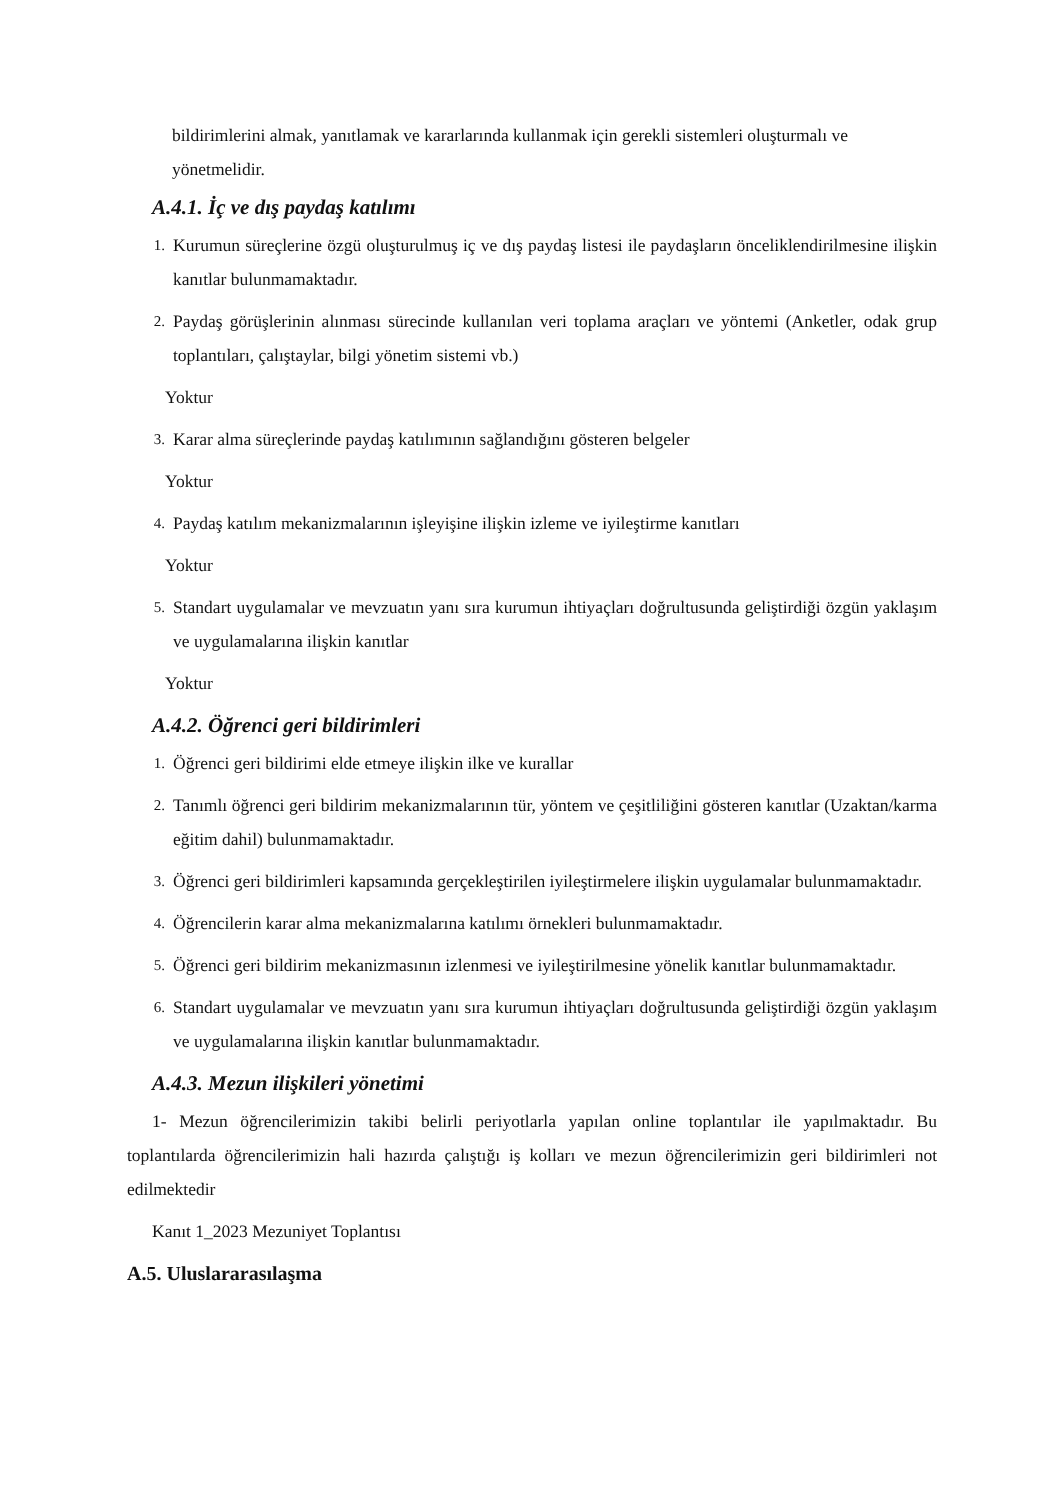bildirimlerini almak, yanıtlamak ve kararlarında kullanmak için gerekli sistemleri oluşturmalı ve yönetmelidir.
A.4.1. İç ve dış paydaş katılımı
1. Kurumun süreçlerine özgü oluşturulmuş iç ve dış paydaş listesi ile paydaşların önceliklendirilmesine ilişkin kanıtlar bulunmamaktadır.
2. Paydaş görüşlerinin alınması sürecinde kullanılan veri toplama araçları ve yöntemi (Anketler, odak grup toplantıları, çalıştaylar, bilgi yönetim sistemi vb.)
Yoktur
3. Karar alma süreçlerinde paydaş katılımının sağlandığını gösteren belgeler
Yoktur
4. Paydaş katılım mekanizmalarının işleyişine ilişkin izleme ve iyileştirme kanıtları
Yoktur
5. Standart uygulamalar ve mevzuatın yanı sıra kurumun ihtiyaçları doğrultusunda geliştirdiği özgün yaklaşım ve uygulamalarına ilişkin kanıtlar
Yoktur
A.4.2. Öğrenci geri bildirimleri
1. Öğrenci geri bildirimi elde etmeye ilişkin ilke ve kurallar
2. Tanımlı öğrenci geri bildirim mekanizmalarının tür, yöntem ve çeşitliliğini gösteren kanıtlar (Uzaktan/karma eğitim dahil) bulunmamaktadır.
3. Öğrenci geri bildirimleri kapsamında gerçekleştirilen iyileştirmelere ilişkin uygulamalar bulunmamaktadır.
4. Öğrencilerin karar alma mekanizmalarına katılımı örnekleri bulunmamaktadır.
5. Öğrenci geri bildirim mekanizmasının izlenmesi ve iyileştirilmesine yönelik kanıtlar bulunmamaktadır.
6. Standart uygulamalar ve mevzuatın yanı sıra kurumun ihtiyaçları doğrultusunda geliştirdiği özgün yaklaşım ve uygulamalarına ilişkin kanıtlar bulunmamaktadır.
A.4.3. Mezun ilişkileri yönetimi
1- Mezun öğrencilerimizin takibi belirli periyotlarla yapılan online toplantılar ile yapılmaktadır. Bu toplantılarda öğrencilerimizin hali hazırda çalıştığı iş kolları ve mezun öğrencilerimizin geri bildirimleri not edilmektedir
Kanıt 1_2023 Mezuniyet Toplantısı
A.5. Uluslararasılaşma